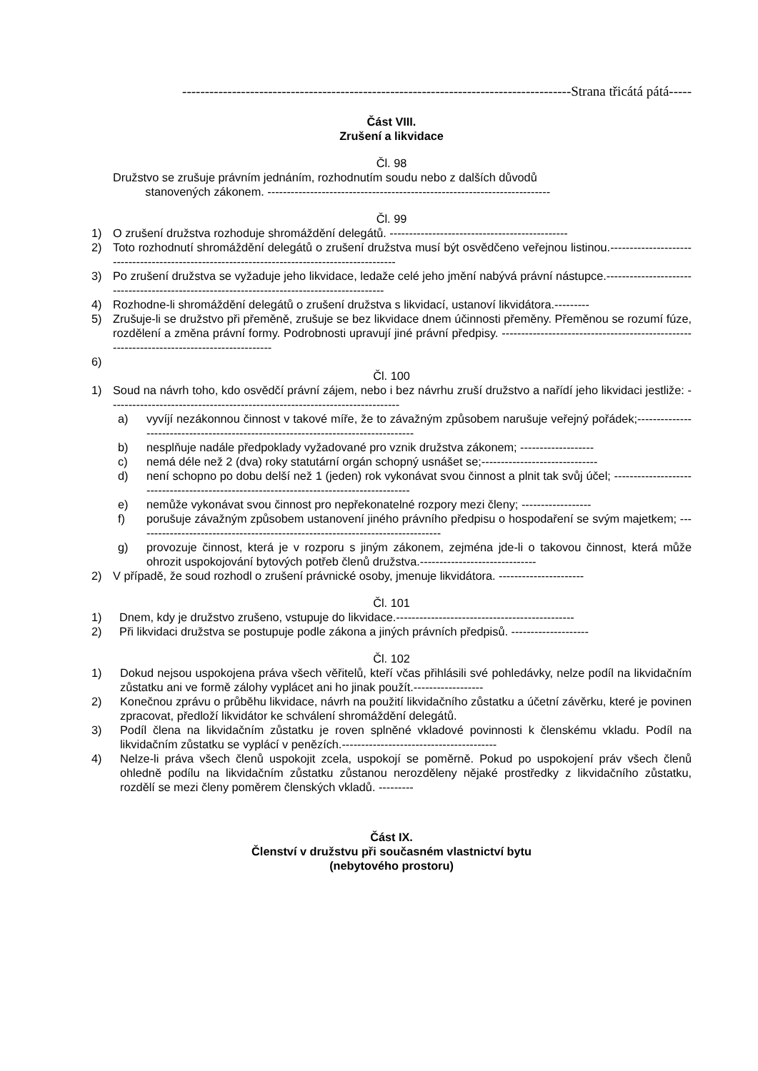--------------------------------------------------------------------------------------Strana třicátá pátá-----
Část VIII.
Zrušení a likvidace
Čl. 98
Družstvo se zrušuje právním jednáním, rozhodnutím soudu nebo z dalších důvodů
stanovených zákonem. -------------------------------------------------------------------------
Čl. 99
1) O zrušení družstva rozhoduje shromáždění delegátů. ----------------------------------------------
2) Toto rozhodnutí shromáždění delegátů o zrušení družstva musí být osvědčeno veřejnou listinou.----------------------------------------------------------------------------------------------
3) Po zrušení družstva se vyžaduje jeho likvidace, ledaže celé jeho jmění nabývá právní nástupce.--------------------------------------------------------------------------------------------
4) Rozhodne-li shromáždění delegátů o zrušení družstva s likvidací, ustanoví likvidátora.---------
5) Zrušuje-li se družstvo při přeměně, zrušuje se bez likvidace dnem účinnosti přeměny. Přeměnou se rozumí fúze, rozdělení a změna právní formy. Podrobnosti upravují jiné právní předpisy. ------------------------------------------------------------------------------------------
6)
Čl. 100
1) Soud na návrh toho, kdo osvědčí právní zájem, nebo i bez návrhu zruší družstvo a nařídí jeho likvidaci jestliže: ---------------------------------------------------------------------------
a) vyvíjí nezákonnou činnost v takové míře, že to závažným způsobem narušuje veřejný pořádek;-----------------------------------------------------------------------------------
b) nesplňuje nadále předpoklady vyžadované pro vznik družstva zákonem; -------------------
c) nemá déle než 2 (dva) roky statutární orgán schopný usnášet se;------------------------------
d) není schopno po dobu delší než 1 (jeden) rok vykonávat svou činnost a plnit tak svůj účel; ----------------------------------------------------------------------------------------
e) nemůže vykonávat svou činnost pro nepřekonatelné rozpory mezi členy; ------------------
f) porušuje závažným způsobem ustanovení jiného právního předpisu o hospodaření se svým majetkem; -------------------------------------------------------------------------------
g) provozuje činnost, která je v rozporu s jiným zákonem, zejména jde-li o takovou činnost, která může ohrozit uspokojování bytových potřeb členů družstva.------------------------------
2) V případě, že soud rozhodl o zrušení právnické osoby, jmenuje likvidátora. ----------------------
Čl. 101
1) Dnem, kdy je družstvo zrušeno, vstupuje do likvidace.----------------------------------------------
2) Při likvidaci družstva se postupuje podle zákona a jiných právních předpisů. --------------------
Čl. 102
1) Dokud nejsou uspokojena práva všech věřitelů, kteří včas přihlásili své pohledávky, nelze podíl na likvidačním zůstatku ani ve formě zálohy vyplácet ani ho jinak použít.------------------
2) Konečnou zprávu o průběhu likvidace, návrh na použití likvidačního zůstatku a účetní závěrku, které je povinen zpracovat, předloží likvidátor ke schválení shromáždění delegátů.
3) Podíl člena na likvidačním zůstatku je roven splněné vkladové povinnosti k členskému vkladu. Podíl na likvidačním zůstatku se vyplácí v penězích.----------------------------------------
4) Nelze-li práva všech členů uspokojit zcela, uspokojí se poměrně. Pokud po uspokojení práv všech členů ohledně podílu na likvidačním zůstatku zůstanou nerozděleny nějaké prostředky z likvidačního zůstatku, rozdělí se mezi členy poměrem členských vkladů. ---------
Část IX.
Členství v družstvu při současném vlastnictví bytu
(nebytového prostoru)